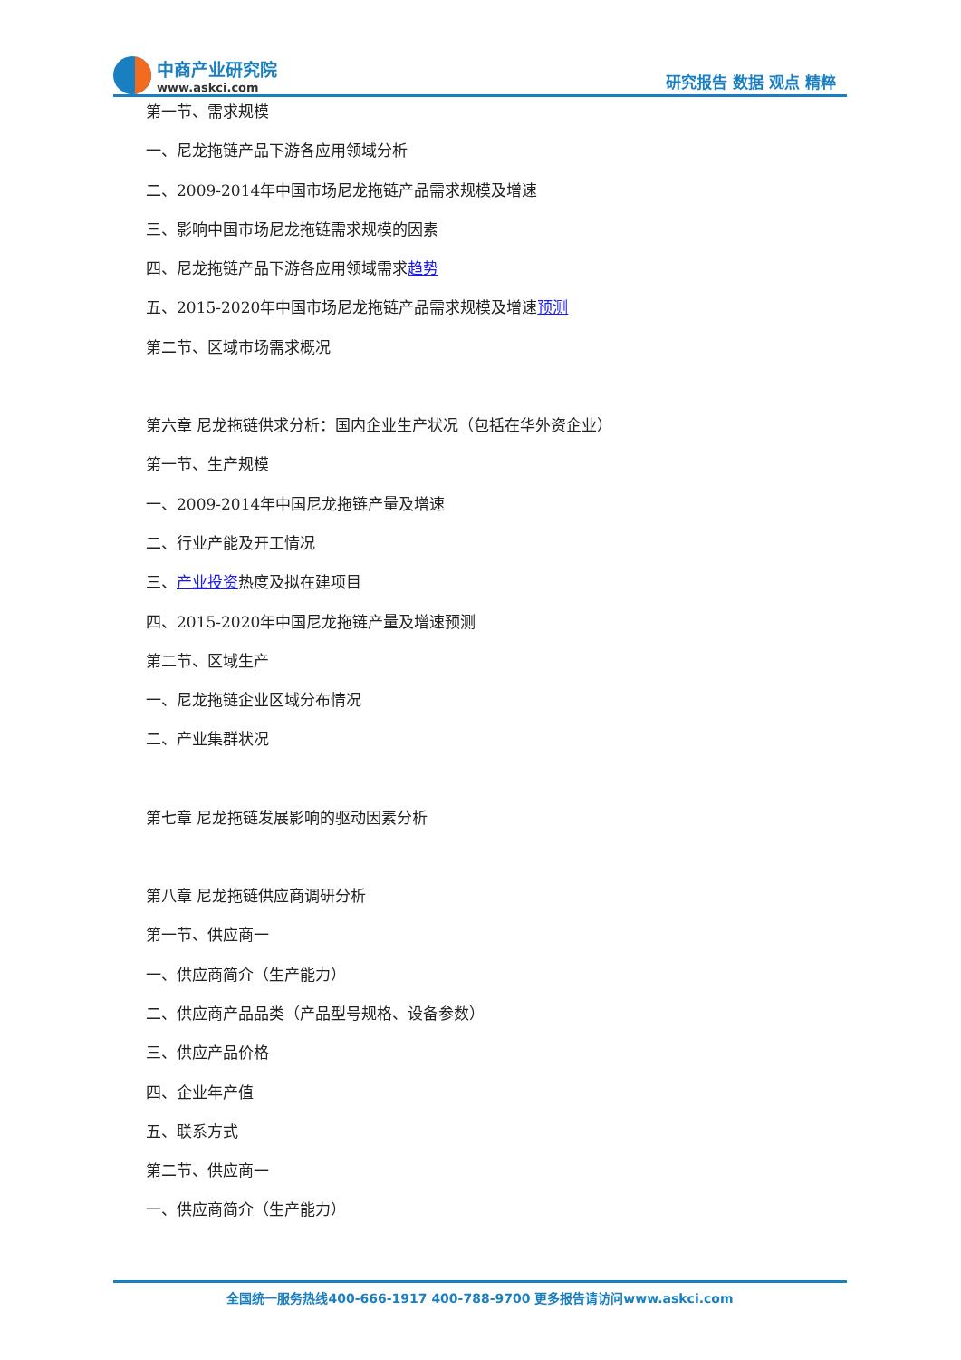中商产业研究院
www.askci.com
研究报告 数据 观点 精粹
第一节、需求规模
一、尼龙拖链产品下游各应用领域分析
二、2009-2014年中国市场尼龙拖链产品需求规模及增速
三、影响中国市场尼龙拖链需求规模的因素
四、尼龙拖链产品下游各应用领域需求趋势
五、2015-2020年中国市场尼龙拖链产品需求规模及增速预测
第二节、区域市场需求概况
第六章 尼龙拖链供求分析：国内企业生产状况（包括在华外资企业）
第一节、生产规模
一、2009-2014年中国尼龙拖链产量及增速
二、行业产能及开工情况
三、产业投资热度及拟在建项目
四、2015-2020年中国尼龙拖链产量及增速预测
第二节、区域生产
一、尼龙拖链企业区域分布情况
二、产业集群状况
第七章 尼龙拖链发展影响的驱动因素分析
第八章 尼龙拖链供应商调研分析
第一节、供应商一
一、供应商简介（生产能力）
二、供应商产品品类（产品型号规格、设备参数）
三、供应产品价格
四、企业年产值
五、联系方式
第二节、供应商一
一、供应商简介（生产能力）
全国统一服务热线400-666-1917 400-788-9700 更多报告请访问www.askci.com